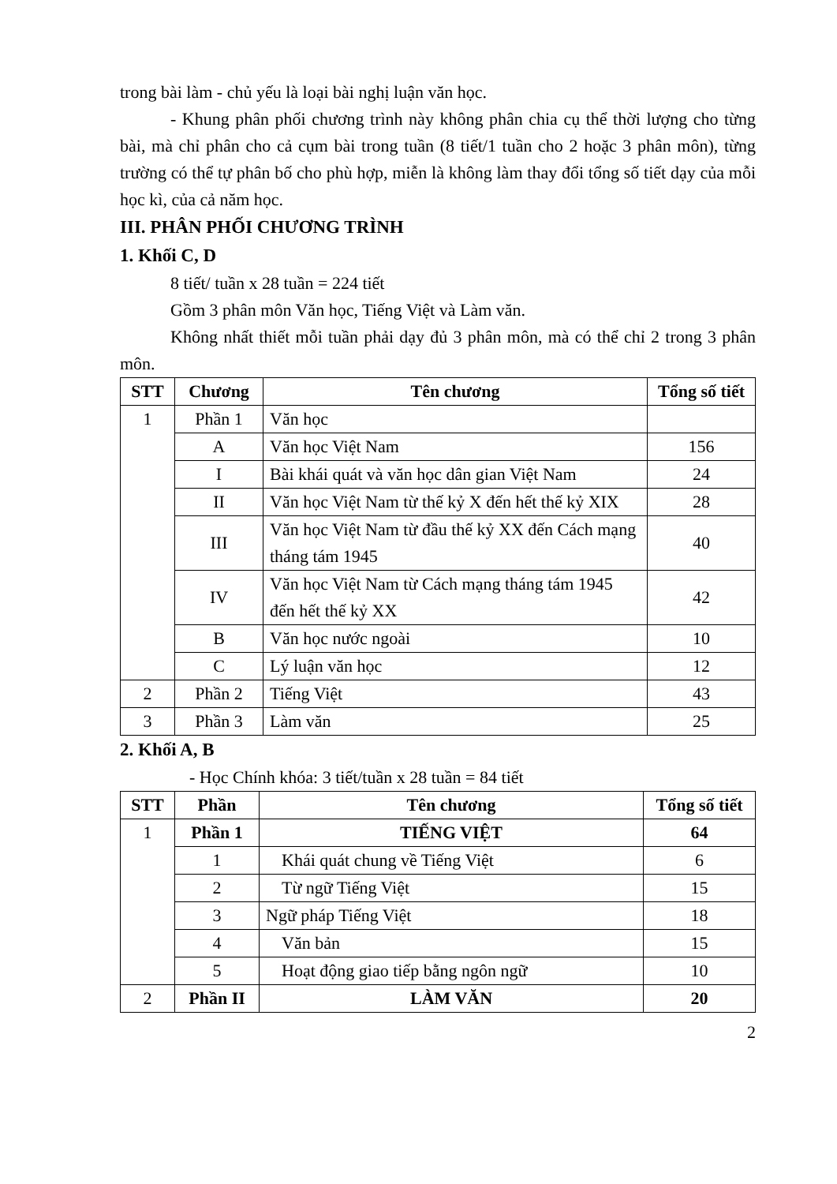trong bài làm - chủ yếu là loại bài nghị luận văn học.
- Khung phân phối chương trình này không phân chia cụ thể thời lượng cho từng bài, mà chỉ phân cho cả cụm bài trong tuần (8 tiết/1 tuần cho 2 hoặc 3 phân môn), từng trường có thể tự phân bố cho phù hợp, miễn là không làm thay đổi tổng số tiết dạy của mỗi học kì, của cả năm học.
III. PHÂN PHỐI CHƯƠNG TRÌNH
1. Khối C, D
8 tiết/ tuần x 28 tuần = 224 tiết
Gồm 3 phân môn Văn học, Tiếng Việt và Làm văn.
Không nhất thiết mỗi tuần phải dạy đủ 3 phân môn, mà có thể chỉ 2 trong 3 phân môn.
| STT | Chương | Tên chương | Tổng số tiết |
| --- | --- | --- | --- |
| 1 | Phần 1 | Văn học | |
| | A | Văn học Việt Nam | 156 |
| | I | Bài khái quát và văn học dân gian Việt Nam | 24 |
| | II | Văn học Việt Nam từ thế kỷ X đến hết thế kỷ XIX | 28 |
| | III | Văn học Việt Nam từ đầu thế kỷ XX đến Cách mạng tháng tám 1945 | 40 |
| | IV | Văn học Việt Nam từ Cách mạng tháng tám 1945 đến hết thế kỷ XX | 42 |
| | B | Văn học nước ngoài | 10 |
| | C | Lý luận văn học | 12 |
| 2 | Phần 2 | Tiếng Việt | 43 |
| 3 | Phần 3 | Làm văn | 25 |
2. Khối A, B
- Học Chính khóa: 3 tiết/tuần x 28 tuần = 84 tiết
| STT | Phần | Tên chương | Tổng số tiết |
| --- | --- | --- | --- |
| 1 | Phần 1 | TIẾNG VIỆT | 64 |
| | 1 | Khái quát chung về Tiếng Việt | 6 |
| | 2 | Từ ngữ Tiếng Việt | 15 |
| | 3 | Ngữ pháp Tiếng Việt | 18 |
| | 4 | Văn bản | 15 |
| | 5 | Hoạt động giao tiếp bằng ngôn ngữ | 10 |
| 2 | Phần II | LÀM VĂN | 20 |
2